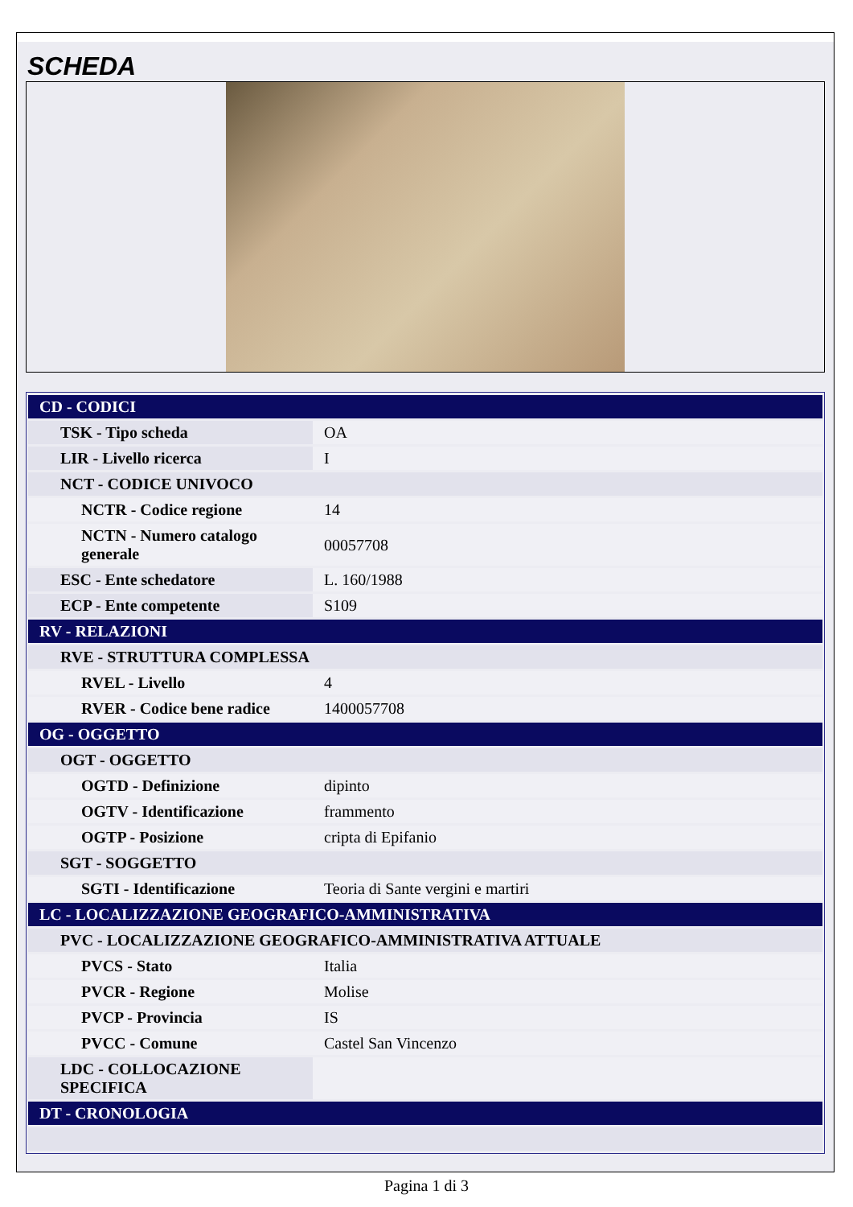SCHEDA
| CD - CODICI | |
| TSK - Tipo scheda | OA |
| LIR - Livello ricerca | I |
| NCT - CODICE UNIVOCO | |
| NCTR - Codice regione | 14 |
| NCTN - Numero catalogo generale | 00057708 |
| ESC - Ente schedatore | L. 160/1988 |
| ECP - Ente competente | S109 |
| RV - RELAZIONI | |
| RVE - STRUTTURA COMPLESSA | |
| RVEL - Livello | 4 |
| RVER - Codice bene radice | 1400057708 |
| OG - OGGETTO | |
| OGT - OGGETTO | |
| OGTD - Definizione | dipinto |
| OGTV - Identificazione | frammento |
| OGTP - Posizione | cripta di Epifanio |
| SGT - SOGGETTO | |
| SGTI - Identificazione | Teoria di Sante vergini e martiri |
| LC - LOCALIZZAZIONE GEOGRAFICO-AMMINISTRATIVA | |
| PVC - LOCALIZZAZIONE GEOGRAFICO-AMMINISTRATIVA ATTUALE | |
| PVCS - Stato | Italia |
| PVCR - Regione | Molise |
| PVCP - Provincia | IS |
| PVCC - Comune | Castel San Vincenzo |
| LDC - COLLOCAZIONE SPECIFICA | |
| DT - CRONOLOGIA | |
Pagina 1 di 3